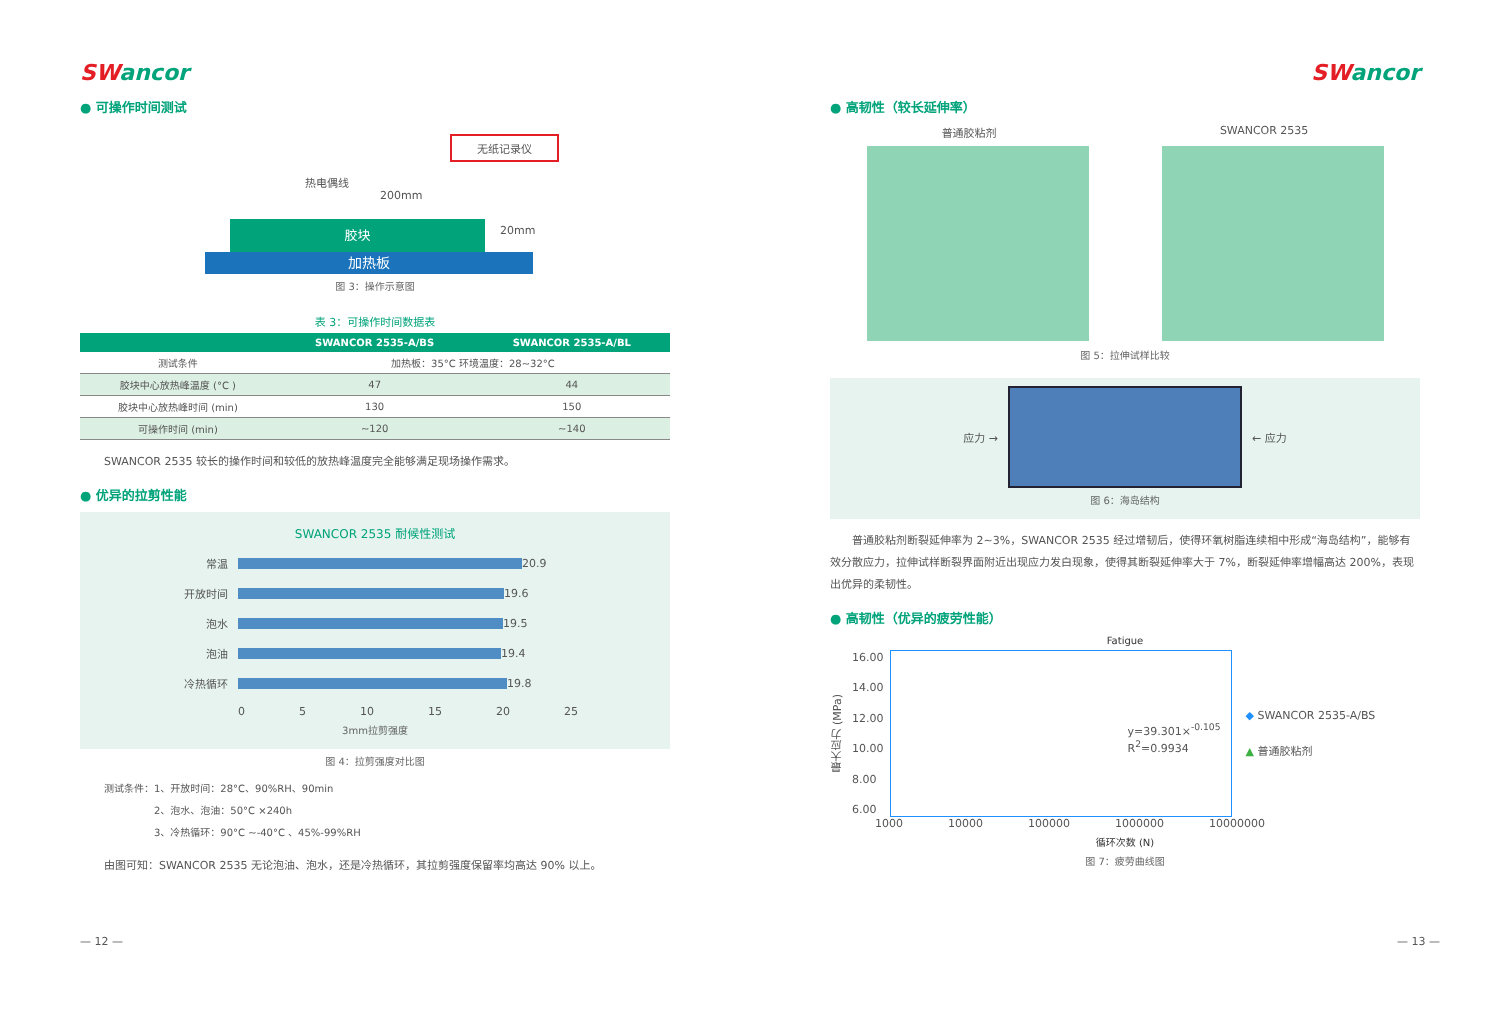SWancor
● 可操作时间测试
无纸记录仪
热电偶线
200mm
胶块 20mm
加热板
图 3：操作示意图
表 3：可操作时间数据表
| | SWANCOR 2535-A/BS | SWANCOR 2535-A/BL |
| --- | --- | --- |
| 测试条件 | 加热板：35°C 环境温度：28~32°C | |
| 胶块中心放热峰温度 (°C ) | 47 | 44 |
| 胶块中心放热峰时间 (min) | 130 | 150 |
| 可操作时间 (min) | ~120 | ~140 |
SWANCOR 2535 较长的操作时间和较低的放热峰温度完全能够满足现场操作需求。
● 优异的拉剪性能
SWANCOR 2535 耐候性测试
常温
20.9
开放时间
19.6
泡水
19.5
泡油
19.4
冷热循环
19.8
0 5 10 15 20 25
3mm拉剪强度
图 4：拉剪强度对比图
测试条件：1、开放时间：28°C、90%RH、90min
     2、泡水、泡油：50°C ×240h
     3、冷热循环：90°C ~-40°C 、45%-99%RH
由图可知：SWANCOR 2535 无论泡油、泡水，还是冷热循环，其拉剪强度保留率均高达 90% 以上。
— 12 —
SWancor
● 高韧性（较长延伸率）
普通胶粘剂 SWANCOR 2535
图 5：拉伸试样比较
应力 → ← 应力
图 6：海岛结构
  普通胶粘剂断裂延伸率为 2~3%，SWANCOR 2535 经过增韧后，使得环氧树脂连续相中形成“海岛结构”，能够有效分散应力，拉伸试样断裂界面附近出现应力发白现象，使得其断裂延伸率大于 7%，断裂延伸率增幅高达 200%，表现出优异的柔韧性。
● 高韧性（优异的疲劳性能）
Fatigue
最大应力 (MPa)
16.00
14.00
12.00
10.00
8.00
6.00
y=39.301×<sup>-0.105</sup>
R<sup>2</sup>=0.9934
◆ SWANCOR 2535-A/BS
▲ 普通胶粘剂
1000 10000 100000 1000000 10000000
循环次数 (N)
图 7：疲劳曲线图
— 13 —